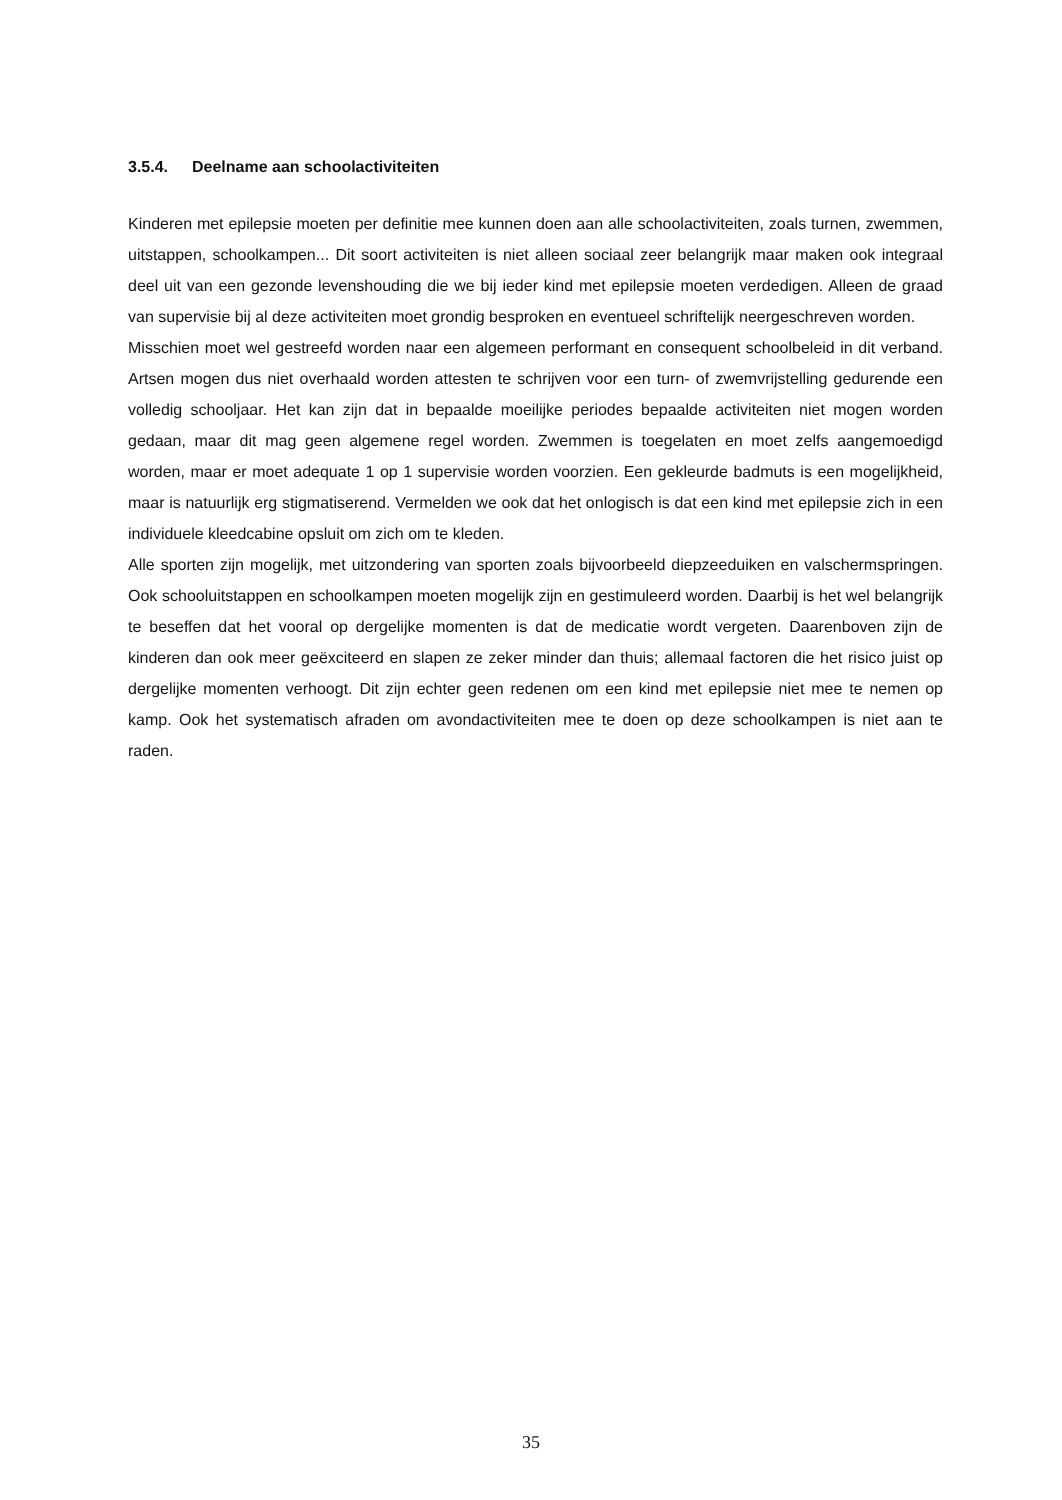3.5.4. Deelname aan schoolactiviteiten
Kinderen met epilepsie moeten per definitie mee kunnen doen aan alle schoolactiviteiten, zoals turnen, zwemmen, uitstappen, schoolkampen... Dit soort activiteiten is niet alleen sociaal zeer belangrijk maar maken ook integraal deel uit van een gezonde levenshouding die we bij ieder kind met epilepsie moeten verdedigen. Alleen de graad van supervisie bij al deze activiteiten moet grondig besproken en eventueel schriftelijk neergeschreven worden.
Misschien moet wel gestreefd worden naar een algemeen performant en consequent schoolbeleid in dit verband. Artsen mogen dus niet overhaald worden attesten te schrijven voor een turn- of zwemvrijstelling gedurende een volledig schooljaar. Het kan zijn dat in bepaalde moeilijke periodes bepaalde activiteiten niet mogen worden gedaan, maar dit mag geen algemene regel worden. Zwemmen is toegelaten en moet zelfs aangemoedigd worden, maar er moet adequate 1 op 1 supervisie worden voorzien. Een gekleurde badmuts is een mogelijkheid, maar is natuurlijk erg stigmatiserend. Vermelden we ook dat het onlogisch is dat een kind met epilepsie zich in een individuele kleedcabine opsluit om zich om te kleden.
Alle sporten zijn mogelijk, met uitzondering van sporten zoals bijvoorbeeld diepzeeduiken en valschermspringen. Ook schooluitstappen en schoolkampen moeten mogelijk zijn en gestimuleerd worden. Daarbij is het wel belangrijk te beseffen dat het vooral op dergelijke momenten is dat de medicatie wordt vergeten. Daarenboven zijn de kinderen dan ook meer geëxciteerd en slapen ze zeker minder dan thuis; allemaal factoren die het risico juist op dergelijke momenten verhoogt. Dit zijn echter geen redenen om een kind met epilepsie niet mee te nemen op kamp. Ook het systematisch afraden om avondactiviteiten mee te doen op deze schoolkampen is niet aan te raden.
35